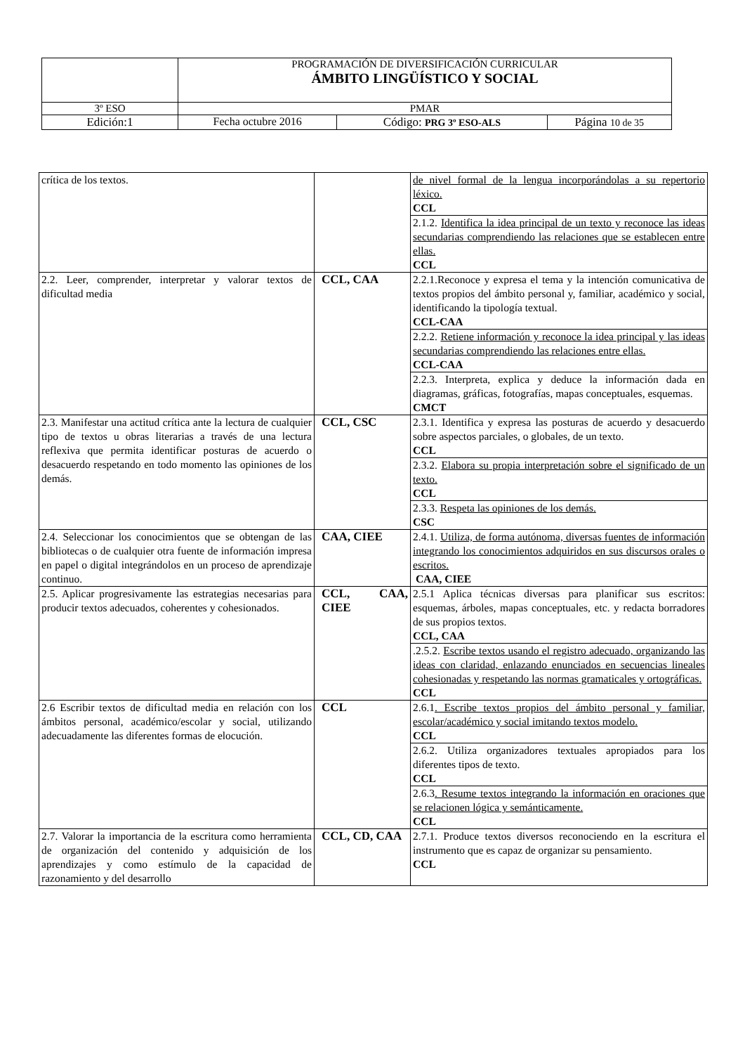| | PROGRAMACIÓN DE DIVERSIFICACIÓN CURRICULAR ÁMBITO LINGÜÍSTICO Y SOCIAL | | |
| 3º ESO | PMAR | | |
| Edición:1 | Fecha octubre 2016 | Código: PRG 3º ESO-ALS | Página 10 de 35 |
| crítica de los textos. | | de nivel formal de la lengua incorporándolas a su repertorio léxico. CCL |
| | | 2.1.2. Identifica la idea principal de un texto y reconoce las ideas secundarias comprendiendo las relaciones que se establecen entre ellas. CCL |
| 2.2. Leer, comprender, interpretar y valorar textos de dificultad media | CCL, CAA | 2.2.1.Reconoce y expresa el tema y la intención comunicativa de textos propios del ámbito personal y, familiar, académico y social, identificando la tipología textual. CCL-CAA |
| | | 2.2.2. Retiene información y reconoce la idea principal y las ideas secundarias comprendiendo las relaciones entre ellas. CCL-CAA |
| | | 2.2.3. Interpreta, explica y deduce la información dada en diagramas, gráficas, fotografías, mapas conceptuales, esquemas. CMCT |
| 2.3. Manifestar una actitud crítica ante la lectura de cualquier tipo de textos u obras literarias a través de una lectura reflexiva que permita identificar posturas de acuerdo o desacuerdo respetando en todo momento las opiniones de los demás. | CCL, CSC | 2.3.1. Identifica y expresa las posturas de acuerdo y desacuerdo sobre aspectos parciales, o globales, de un texto. CCL |
| | | 2.3.2. Elabora su propia interpretación sobre el significado de un texto. CCL |
| | | 2.3.3. Respeta las opiniones de los demás. CSC |
| 2.4. Seleccionar los conocimientos que se obtengan de las bibliotecas o de cualquier otra fuente de información impresa en papel o digital integrándolos en un proceso de aprendizaje continuo. | CAA, CIEE | 2.4.1. Utiliza, de forma autónoma, diversas fuentes de información integrando los conocimientos adquiridos en sus discursos orales o escritos. CAA, CIEE |
| 2.5. Aplicar progresivamente las estrategias necesarias para producir textos adecuados, coherentes y cohesionados. | CCL, CAA, CIEE | 2.5.1 Aplica técnicas diversas para planificar sus escritos: esquemas, árboles, mapas conceptuales, etc. y redacta borradores de sus propios textos. CCL, CAA |
| | | .2.5.2. Escribe textos usando el registro adecuado, organizando las ideas con claridad, enlazando enunciados en secuencias lineales cohesionadas y respetando las normas gramaticales y ortográficas. CCL |
| 2.6 Escribir textos de dificultad media en relación con los ámbitos personal, académico/escolar y social, utilizando adecuadamente las diferentes formas de elocución. | CCL | 2.6.1 . Escribe textos propios del ámbito personal y familiar, escolar/académico y social imitando textos modelo. CCL |
| | | 2.6.2. Utiliza organizadores textuales apropiados para los diferentes tipos de texto. CCL |
| | | 2.6.3 . Resume textos integrando la información en oraciones que se relacionen lógica y semánticamente. CCL |
| 2.7. Valorar la importancia de la escritura como herramienta de organización del contenido y adquisición de los aprendizajes y como estímulo de la capacidad de razonamiento y del desarrollo | CCL, CD, CAA | 2.7.1. Produce textos diversos reconociendo en la escritura el instrumento que es capaz de organizar su pensamiento. CCL |